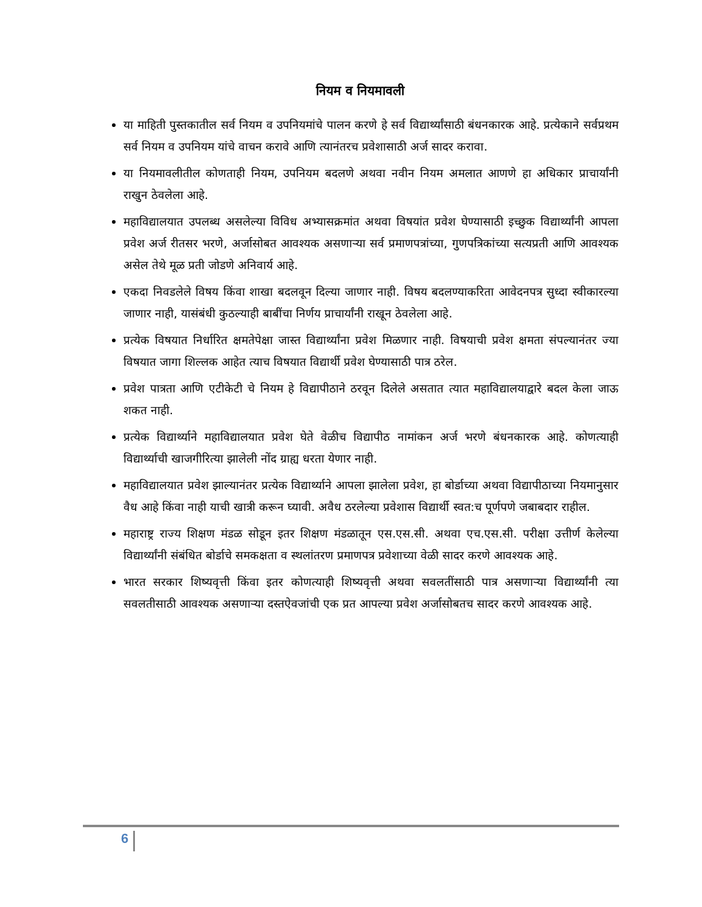नियम व नियमावली
या माहिती पुस्तकातील सर्व नियम व उपनियमांचे पालन करणे हे सर्व विद्यार्थ्यांसाठी बंधनकारक आहे. प्रत्येकाने सर्वप्रथम सर्व नियम व उपनियम यांचे वाचन करावे आणि त्यानंतरच प्रवेशासाठी अर्ज सादर करावा.
या नियमावलीतील कोणताही नियम, उपनियम बदलणे अथवा नवीन नियम अमलात आणणे हा अधिकार प्राचार्यांनी राखुन ठेवलेला आहे.
महाविद्यालयात उपलब्ध असलेल्या विविध अभ्यासक्रमांत अथवा विषयांत प्रवेश घेण्यासाठी इच्छुक विद्यार्थ्यांनी आपला प्रवेश अर्ज रीतसर भरणे, अर्जासोबत आवश्यक असणाऱ्या सर्व प्रमाणपत्रांच्या, गुणपत्रिकांच्या सत्यप्रती आणि आवश्यक असेल तेथे मूळ प्रती जोडणे अनिवार्य आहे.
एकदा निवडलेले विषय किंवा शाखा बदलवून दिल्या जाणार नाही. विषय बदलण्याकरिता आवेदनपत्र सुध्दा स्वीकारल्या जाणार नाही, यासंबंधी कुठल्याही बाबींचा निर्णय प्राचार्यांनी राखून ठेवलेला आहे.
प्रत्येक विषयात निर्धारित क्षमतेपेक्षा जास्त विद्यार्थ्यांना प्रवेश मिळणार नाही. विषयाची प्रवेश क्षमता संपल्यानंतर ज्या विषयात जागा शिल्लक आहेत त्याच विषयात विद्यार्थी प्रवेश घेण्यासाठी पात्र ठरेल.
प्रवेश पात्रता आणि एटीकेटी चे नियम हे विद्यापीठाने ठरवून दिलेले असतात त्यात महाविद्यालयाद्वारे बदल केला जाऊ शकत नाही.
प्रत्येक विद्यार्थ्याने महाविद्यालयात प्रवेश घेते वेळीच विद्यापीठ नामांकन अर्ज भरणे बंधनकारक आहे. कोणत्याही विद्यार्थ्याची खाजगीरित्या झालेली नोंद ग्राह्य धरता येणार नाही.
महाविद्यालयात प्रवेश झाल्यानंतर प्रत्येक विद्यार्थ्याने आपला झालेला प्रवेश, हा बोर्डाच्या अथवा विद्यापीठाच्या नियमानुसार वैध आहे किंवा नाही याची खात्री करून घ्यावी. अवैध ठरलेल्या प्रवेशास विद्यार्थी स्वत:च पूर्णपणे जबाबदार राहील.
महाराष्ट्र राज्य शिक्षण मंडळ सोडून इतर शिक्षण मंडळातून एस.एस.सी. अथवा एच.एस.सी. परीक्षा उत्तीर्ण केलेल्या विद्यार्थ्यांनी संबंधित बोर्डाचे समकक्षता व स्थलांतरण प्रमाणपत्र प्रवेशाच्या वेळी सादर करणे आवश्यक आहे.
भारत सरकार शिष्यवृत्ती किंवा इतर कोणत्याही शिष्यवृत्ती अथवा सवलतींसाठी पात्र असणाऱ्या विद्यार्थ्यांनी त्या सवलतीसाठी आवश्यक असणाऱ्या दस्तऐवजांची एक प्रत आपल्या प्रवेश अर्जासोबतच सादर करणे आवश्यक आहे.
6